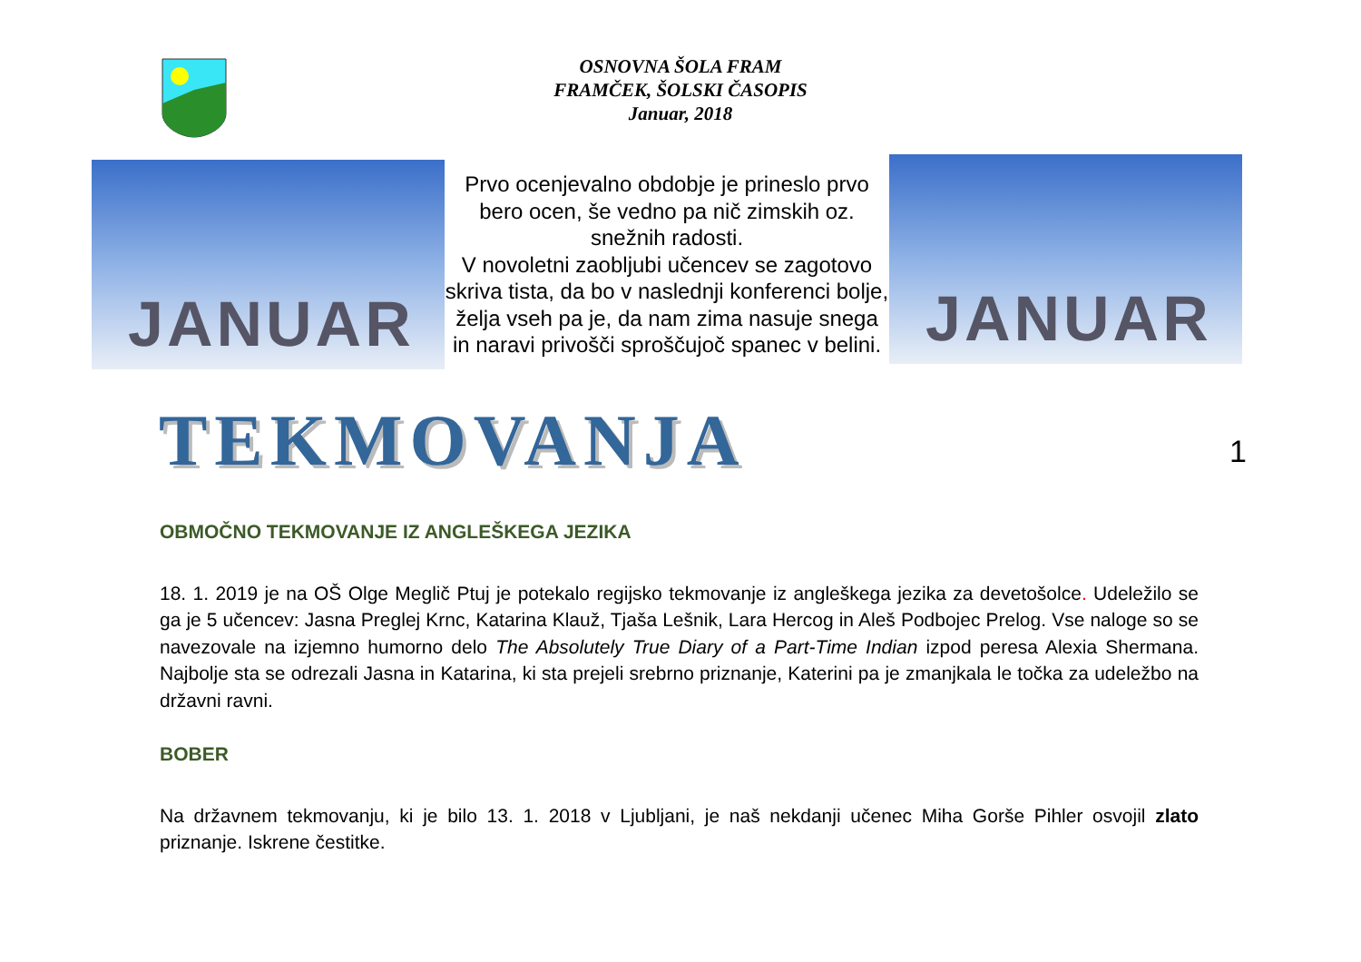OSNOVNA ŠOLA FRAM
FRAMČEK, ŠOLSKI ČASOPIS
Januar, 2018
JANUAR
Prvo ocenjevalno obdobje je prineslo prvo bero ocen, še vedno pa nič zimskih oz. snežnih radosti.
V novoletni zaobljubi učencev se zagotovo skriva tista, da bo v naslednji konferenci bolje, želja vseh pa je, da nam zima nasuje snega in naravi privošči sproščujoč spanec v belini.
JANUAR
TEKMOVANJA
1
OBMOČNO TEKMOVANJE IZ ANGLEŠKEGA JEZIKA
18. 1. 2019 je na OŠ Olge Meglič Ptuj je potekalo regijsko tekmovanje iz angleškega jezika za devetošolce. Udeležilo se ga je 5 učencev: Jasna Preglej Krnc, Katarina Klauž, Tjaša Lešnik, Lara Hercog in Aleš Podbojec Prelog. Vse naloge so se navezovale na izjemno humorno delo The Absolutely True Diary of a Part-Time Indian izpod peresa Alexia Shermana. Najbolje sta se odrezali Jasna in Katarina, ki sta prejeli srebrno priznanje, Katerini pa je zmanjkala le točka za udeležbo na državni ravni.
BOBER
Na državnem tekmovanju, ki je bilo 13. 1. 2018 v Ljubljani, je naš nekdanji učenec Miha Gorše Pihler osvojil zlato priznanje. Iskrene čestitke.